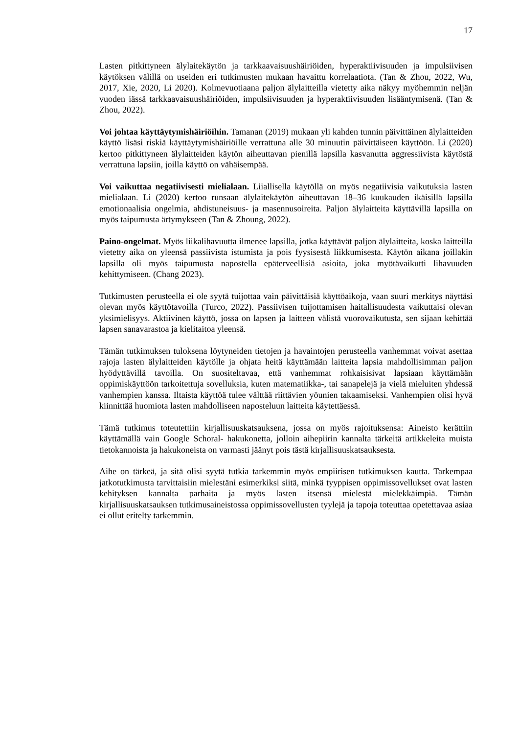17
Lasten pitkittyneen älylaitekäytön ja tarkkaavaisuushäiriöiden, hyperaktiivisuuden ja impulsiivisen käytöksen välillä on useiden eri tutkimusten mukaan havaittu korrelaatiota. (Tan & Zhou, 2022, Wu, 2017, Xie, 2020, Li 2020). Kolmevuotiaana paljon älylaitteilla vietetty aika näkyy myöhemmin neljän vuoden iässä tarkkaavaisuushäiriöiden, impulsiivisuuden ja hyperaktiivisuuden lisääntymisenä. (Tan & Zhou, 2022).
Voi johtaa käyttäytymishäiriöihin. Tamanan (2019) mukaan yli kahden tunnin päivittäinen älylaitteiden käyttö lisäsi riskiä käyttäytymishäiriöille verrattuna alle 30 minuutin päivittäiseen käyttöön. Li (2020) kertoo pitkittyneen älylaitteiden käytön aiheuttavan pienillä lapsilla kasvanutta aggressiivista käytöstä verrattuna lapsiin, joilla käyttö on vähäisempää.
Voi vaikuttaa negatiivisesti mielialaan. Liiallisella käytöllä on myös negatiivisia vaikutuksia lasten mielialaan. Li (2020) kertoo runsaan älylaitekäytön aiheuttavan 18–36 kuukauden ikäisillä lapsilla emotionaalisia ongelmia, ahdistuneisuus- ja masennusoireita. Paljon älylaitteita käyttävillä lapsilla on myös taipumusta ärtymykseen (Tan & Zhoung, 2022).
Paino-ongelmat. Myös liikalihavuutta ilmenee lapsilla, jotka käyttävät paljon älylaitteita, koska laitteilla vietetty aika on yleensä passiivista istumista ja pois fyysisestä liikkumisesta. Käytön aikana joillakin lapsilla oli myös taipumusta napostella epäterveellisiä asioita, joka myötävaikutti lihavuuden kehittymiseen. (Chang 2023).
Tutkimusten perusteella ei ole syytä tuijottaa vain päivittäisiä käyttöaikoja, vaan suuri merkitys näyttäsi olevan myös käyttötavoilla (Turco, 2022). Passiivisen tuijottamisen haitallisuudesta vaikuttaisi olevan yksimielisyys. Aktiivinen käyttö, jossa on lapsen ja laitteen välistä vuorovaikutusta, sen sijaan kehittää lapsen sanavarastoa ja kielitaitoa yleensä.
Tämän tutkimuksen tuloksena löytyneiden tietojen ja havaintojen perusteella vanhemmat voivat asettaa rajoja lasten älylaitteiden käytölle ja ohjata heitä käyttämään laitteita lapsia mahdollisimman paljon hyödyttävillä tavoilla. On suositeltavaa, että vanhemmat rohkaisisivat lapsiaan käyttämään oppimiskäyttöön tarkoitettuja sovelluksia, kuten matematiikka-, tai sanapelejä ja vielä mieluiten yhdessä vanhempien kanssa. Iltaista käyttöä tulee välttää riittävien yöunien takaamiseksi. Vanhempien olisi hyvä kiinnittää huomiota lasten mahdolliseen naposteluun laitteita käytettäessä.
Tämä tutkimus toteutettiin kirjallisuuskatsauksena, jossa on myös rajoituksensa: Aineisto kerättiin käyttämällä vain Google Schoral- hakukonetta, jolloin aihepiirin kannalta tärkeitä artikkeleita muista tietokannoista ja hakukoneista on varmasti jäänyt pois tästä kirjallisuuskatsauksesta.
Aihe on tärkeä, ja sitä olisi syytä tutkia tarkemmin myös empiirisen tutkimuksen kautta. Tarkempaa jatkotutkimusta tarvittaisiin mielestäni esimerkiksi siitä, minkä tyyppisen oppimissovellukset ovat lasten kehityksen kannalta parhaita ja myös lasten itsensä mielestä mielekkäimpiä. Tämän kirjallisuuskatsauksen tutkimusaineistossa oppimissovellusten tyylejä ja tapoja toteuttaa opetettavaa asiaa ei ollut eritelty tarkemmin.